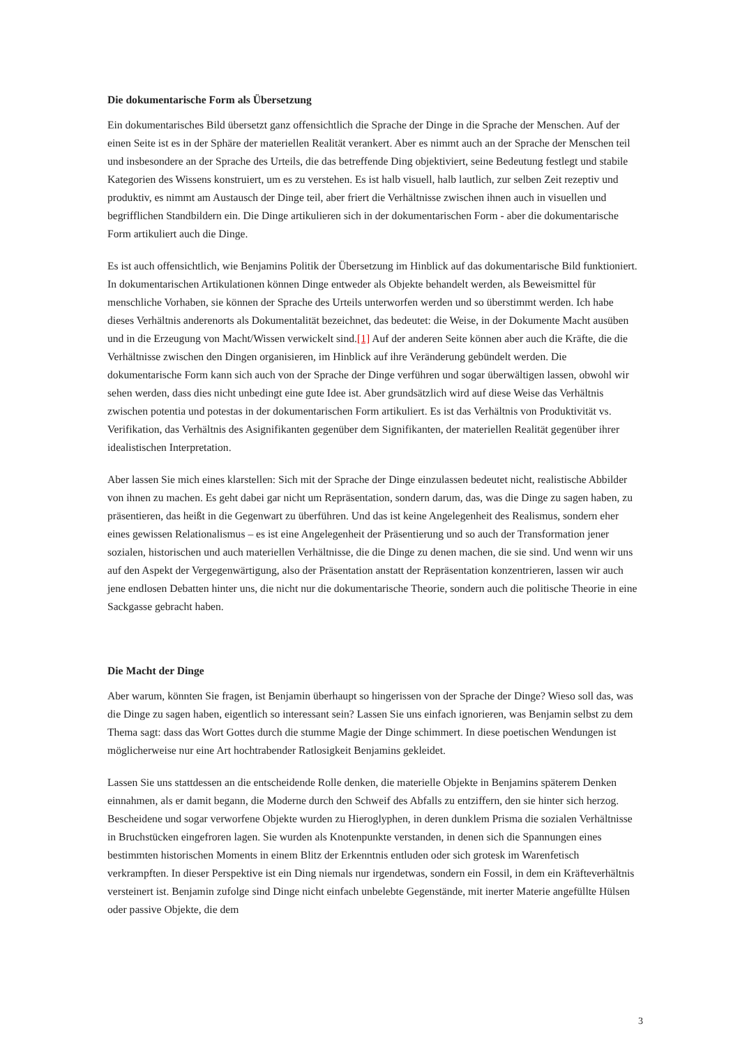Die dokumentarische Form als Übersetzung
Ein dokumentarisches Bild übersetzt ganz offensichtlich die Sprache der Dinge in die Sprache der Menschen. Auf der einen Seite ist es in der Sphäre der materiellen Realität verankert. Aber es nimmt auch an der Sprache der Menschen teil und insbesondere an der Sprache des Urteils, die das betreffende Ding objektiviert, seine Bedeutung festlegt und stabile Kategorien des Wissens konstruiert, um es zu verstehen. Es ist halb visuell, halb lautlich, zur selben Zeit rezeptiv und produktiv, es nimmt am Austausch der Dinge teil, aber friert die Verhältnisse zwischen ihnen auch in visuellen und begrifflichen Standbildern ein. Die Dinge artikulieren sich in der dokumentarischen Form - aber die dokumentarische Form artikuliert auch die Dinge.
Es ist auch offensichtlich, wie Benjamins Politik der Übersetzung im Hinblick auf das dokumentarische Bild funktioniert. In dokumentarischen Artikulationen können Dinge entweder als Objekte behandelt werden, als Beweismittel für menschliche Vorhaben, sie können der Sprache des Urteils unterworfen werden und so überstimmt werden. Ich habe dieses Verhältnis anderenorts als Dokumentalität bezeichnet, das bedeutet: die Weise, in der Dokumente Macht ausüben und in die Erzeugung von Macht/Wissen verwickelt sind.[1] Auf der anderen Seite können aber auch die Kräfte, die die Verhältnisse zwischen den Dingen organisieren, im Hinblick auf ihre Veränderung gebündelt werden. Die dokumentarische Form kann sich auch von der Sprache der Dinge verführen und sogar überwältigen lassen, obwohl wir sehen werden, dass dies nicht unbedingt eine gute Idee ist. Aber grundsätzlich wird auf diese Weise das Verhältnis zwischen potentia und potestas in der dokumentarischen Form artikuliert. Es ist das Verhältnis von Produktivität vs. Verifikation, das Verhältnis des Asignifikanten gegenüber dem Signifikanten, der materiellen Realität gegenüber ihrer idealistischen Interpretation.
Aber lassen Sie mich eines klarstellen: Sich mit der Sprache der Dinge einzulassen bedeutet nicht, realistische Abbilder von ihnen zu machen. Es geht dabei gar nicht um Repräsentation, sondern darum, das, was die Dinge zu sagen haben, zu präsentieren, das heißt in die Gegenwart zu überführen. Und das ist keine Angelegenheit des Realismus, sondern eher eines gewissen Relationalismus – es ist eine Angelegenheit der Präsentierung und so auch der Transformation jener sozialen, historischen und auch materiellen Verhältnisse, die die Dinge zu denen machen, die sie sind. Und wenn wir uns auf den Aspekt der Vergegenwärtigung, also der Präsentation anstatt der Repräsentation konzentrieren, lassen wir auch jene endlosen Debatten hinter uns, die nicht nur die dokumentarische Theorie, sondern auch die politische Theorie in eine Sackgasse gebracht haben.
Die Macht der Dinge
Aber warum, könnten Sie fragen, ist Benjamin überhaupt so hingerissen von der Sprache der Dinge? Wieso soll das, was die Dinge zu sagen haben, eigentlich so interessant sein? Lassen Sie uns einfach ignorieren, was Benjamin selbst zu dem Thema sagt: dass das Wort Gottes durch die stumme Magie der Dinge schimmert. In diese poetischen Wendungen ist möglicherweise nur eine Art hochtrabender Ratlosigkeit Benjamins gekleidet.
Lassen Sie uns stattdessen an die entscheidende Rolle denken, die materielle Objekte in Benjamins späterem Denken einnahmen, als er damit begann, die Moderne durch den Schweif des Abfalls zu entziffern, den sie hinter sich herzog. Bescheidene und sogar verworfene Objekte wurden zu Hieroglyphen, in deren dunklem Prisma die sozialen Verhältnisse in Bruchstücken eingefroren lagen. Sie wurden als Knotenpunkte verstanden, in denen sich die Spannungen eines bestimmten historischen Moments in einem Blitz der Erkenntnis entluden oder sich grotesk im Warenfetisch verkrampften. In dieser Perspektive ist ein Ding niemals nur irgendetwas, sondern ein Fossil, in dem ein Kräfteverhältnis versteinert ist. Benjamin zufolge sind Dinge nicht einfach unbelebte Gegenstände, mit inerter Materie angefüllte Hülsen oder passive Objekte, die dem
3